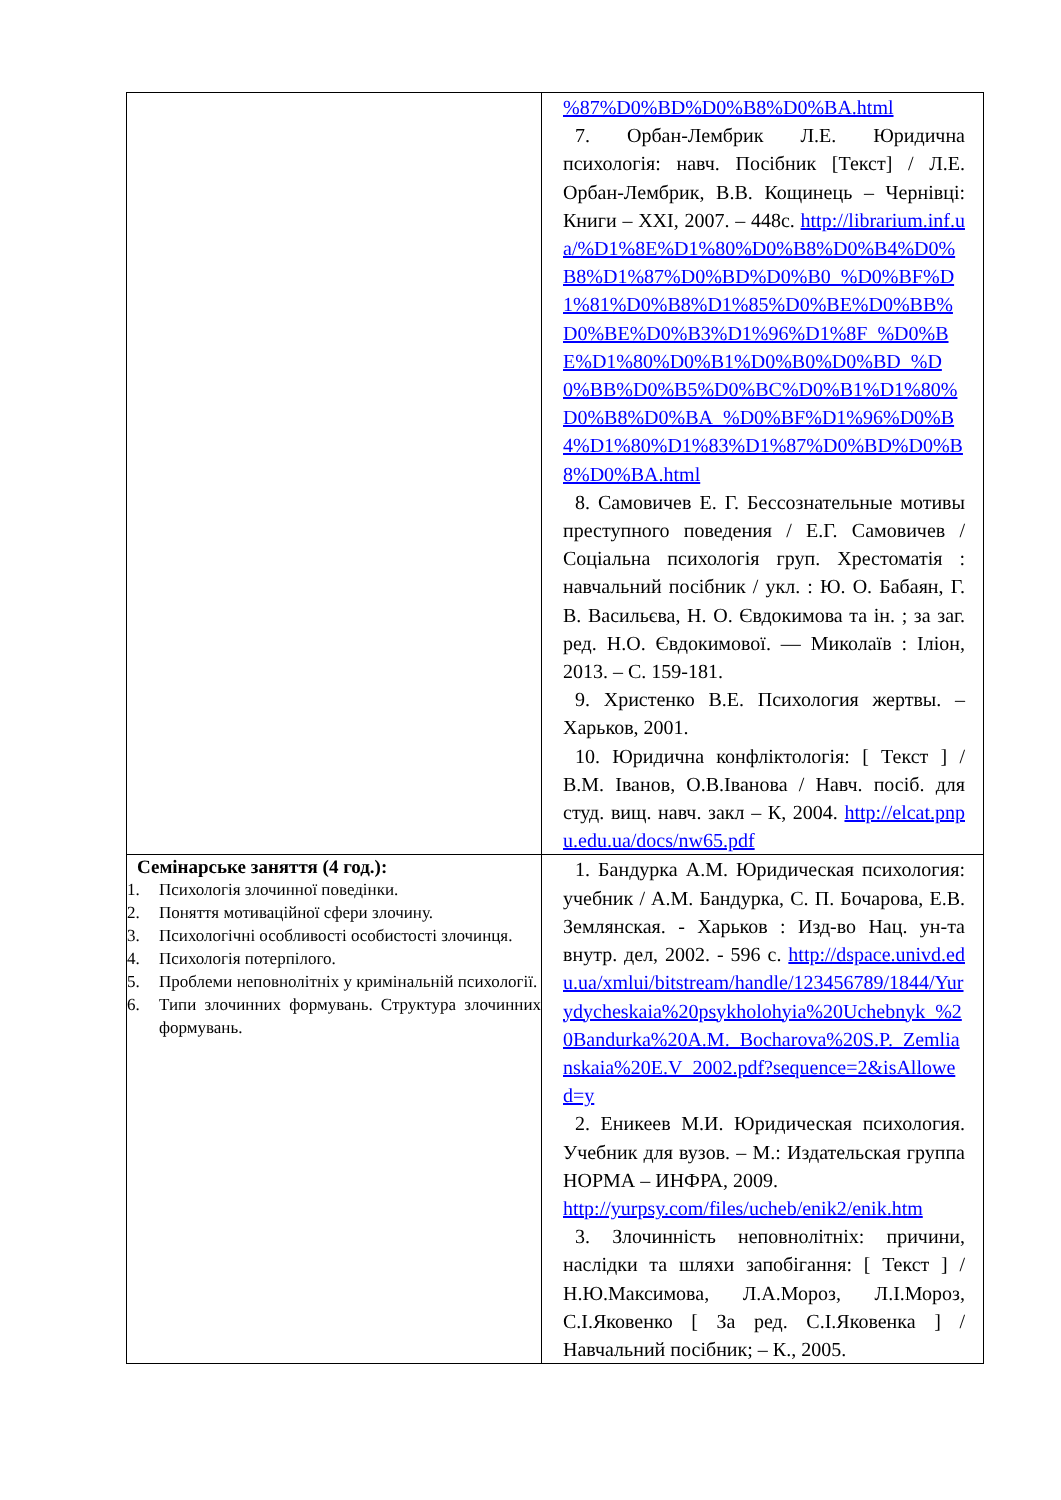| | %87%D0%BD%D0%B8%D0%BA.html 7. Орбан-Лембрик Л.Е. Юридична психологія: навч. Посібник [Текст] / Л.Е. Орбан-Лембрик, В.В. Кощинець – Чернівці: Книги – XXI, 2007. – 448с. http://librarium.inf.ua/%D1%8E%D1%80%D0%B8%D0%B4%D0%B8%D1%87%D0%BD%D0%B0_%D0%BF%D1%81%D0%B8%D1%85%D0%BE%D0%BB%D0%BE%D0%B3%D1%96%D1%8F_%D0%BE%D1%80%D0%B1%D0%B0%D0%BD_%D0%BB%D0%B5%D0%BC%D0%B1%D1%80%D0%B8%D0%BA_%D0%BF%D1%96%D0%B4%D1%80%D1%83%D1%87%D0%BD%D0%B8%D0%BA.html 8. Самовичев Е. Г. Бессознательные мотивы преступного поведения / Е.Г. Самовичев / Соціальна психологія груп. Хрестоматія : навчальний посібник / укл. : Ю. О. Бабаян, Г. В. Васильєва, Н. О. Євдокимова та ін. ; за заг. ред. Н.О. Євдокимової. — Миколаїв : Іліон, 2013. – С. 159-181. 9. Христенко В.Е. Психология жертвы. – Харьков, 2001. 10. Юридична конфліктологія: [ Текст ] / В.М. Іванов, О.В.Іванова / Навч. посіб. для студ. вищ. навч. закл – К, 2004. http://elcat.pnpu.edu.ua/docs/nw65.pdf |
| Семінарське заняття (4 год.): 1. Психологія злочинної поведінки. 2. Поняття мотиваційної сфери злочину. 3. Психологічні особливості особистості злочинця. 4. Психологія потерпілого. 5. Проблеми неповнолітніх у кримінальній психології. 6. Типи злочинних формувань. Структура злочинних формувань. | 1. Бандурка А.М. Юридическая психология: учебник / А.М. Бандурка, С. П. Бочарова, Е.В. Землянская. - Харьков : Изд-во Нац. ун-та внутр. дел, 2002. - 596 с. http://dspace.univd.edu.ua/xmlui/bitstream/handle/123456789/1844/Yurydycheskaia%20psykholohyia%20Uchebnyk_%20Bandurka%20A.M._Bocharova%20S.P._Zemlianskaia%20E.V_2002.pdf?sequence=2&isAllowed=y 2. Еникеев М.И. Юридическая психология. Учебник для вузов. – М.: Издательская группа НОРМА – ИНФРА, 2009. http://yurpsy.com/files/ucheb/enik2/enik.htm 3. Злочинність неповнолітніх: причини, наслідки та шляхи запобігання: [ Текст ] / Н.Ю.Максимова, Л.А.Мороз, Л.І.Мороз, С.І.Яковенко [ За ред. С.І.Яковенка ] / Навчальний посібник; – К., 2005. |